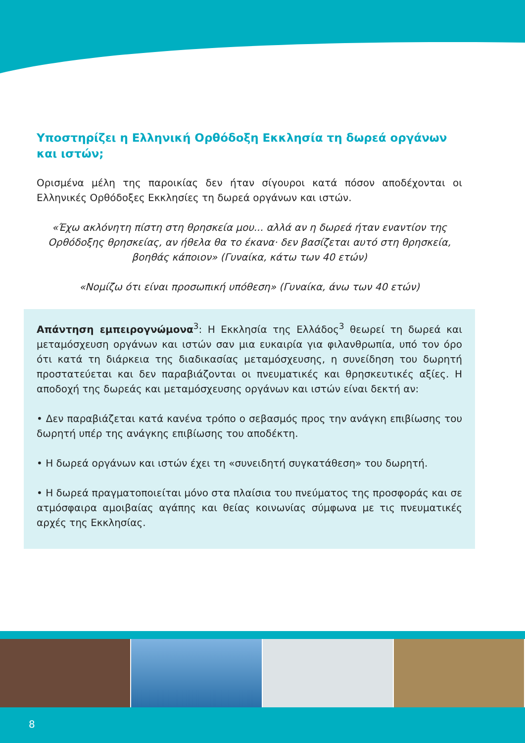Υποστηρίζει η Ελληνική Ορθόδοξη Εκκλησία τη δωρεά οργάνων και ιστών;
Ορισμένα μέλη της παροικίας δεν ήταν σίγουροι κατά πόσον αποδέχονται οι Ελληνικές Ορθόδοξες Εκκλησίες τη δωρεά οργάνων και ιστών.
«Έχω ακλόνητη πίστη στη θρησκεία μου... αλλά αν η δωρεά ήταν εναντίον της Ορθόδοξης θρησκείας, αν ήθελα θα το έκανα· δεν βασίζεται αυτό στη θρησκεία, βοηθάς κάποιον» (Γυναίκα, κάτω των 40 ετών)
«Νομίζω ότι είναι προσωπική υπόθεση» (Γυναίκα, άνω των 40 ετών)
Απάντηση εμπειρογνώμονα<sup>3</sup>: Η Εκκλησία της Ελλάδος<sup>3</sup> θεωρεί τη δωρεά και μεταμόσχευση οργάνων και ιστών σαν μια ευκαιρία για φιλανθρωπία, υπό τον όρο ότι κατά τη διάρκεια της διαδικασίας μεταμόσχευσης, η συνείδηση του δωρητή προστατεύεται και δεν παραβιάζονται οι πνευματικές και θρησκευτικές αξίες. Η αποδοχή της δωρεάς και μεταμόσχευσης οργάνων και ιστών είναι δεκτή αν:
• Δεν παραβιάζεται κατά κανένα τρόπο ο σεβασμός προς την ανάγκη επιβίωσης του δωρητή υπέρ της ανάγκης επιβίωσης του αποδέκτη.
• Η δωρεά οργάνων και ιστών έχει τη «συνειδητή συγκατάθεση» του δωρητή.
• Η δωρεά πραγματοποιείται μόνο στα πλαίσια του πνεύματος της προσφοράς και σε ατμόσφαιρα αμοιβαίας αγάπης και θείας κοινωνίας σύμφωνα με τις πνευματικές αρχές της Εκκλησίας.
8